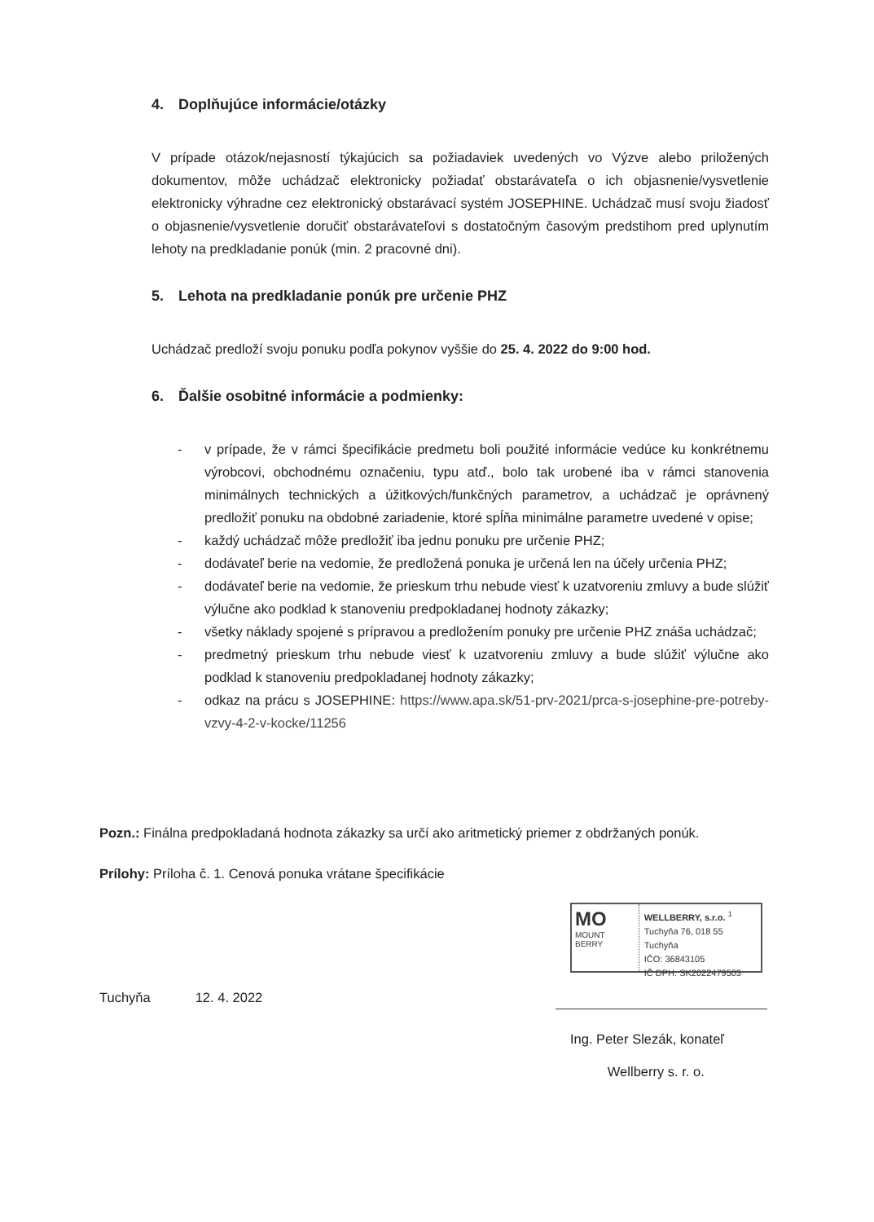4. Doplňujúce informácie/otázky
V prípade otázok/nejasností týkajúcich sa požiadaviek uvedených vo Výzve alebo priložených dokumentov, môže uchádzač elektronicky požiadať obstarávateľa o ich objasnenie/vysvetlenie elektronicky výhradne cez elektronický obstarávací systém JOSEPHINE. Uchádzač musí svoju žiadosť o objasnenie/vysvetlenie doručiť obstarávateľovi s dostatočným časovým predstihom pred uplynutím lehoty na predkladanie ponúk (min. 2 pracovné dni).
5. Lehota na predkladanie ponúk pre určenie PHZ
Uchádzač predloží svoju ponuku podľa pokynov vyššie do 25. 4. 2022 do 9:00 hod.
6. Ďalšie osobitné informácie a podmienky:
- v prípade, že v rámci špecifikácie predmetu boli použité informácie vedúce ku konkrétnemu výrobcovi, obchodnému označeniu, typu atď., bolo tak urobené iba v rámci stanovenia minimálnych technických a úžitkových/funkčných parametrov, a uchádzač je oprávnený predložiť ponuku na obdobné zariadenie, ktoré spĺňa minimálne parametre uvedené v opise;
- každý uchádzač môže predložiť iba jednu ponuku pre určenie PHZ;
- dodávateľ berie na vedomie, že predložená ponuka je určená len na účely určenia PHZ;
- dodávateľ berie na vedomie, že prieskum trhu nebude viesť k uzatvoreniu zmluvy a bude slúžiť výlučne ako podklad k stanoveniu predpokladanej hodnoty zákazky;
- všetky náklady spojené s prípravou a predložením ponuky pre určenie PHZ znáša uchádzač;
- predmetný prieskum trhu nebude viesť k uzatvoreniu zmluvy a bude slúžiť výlučne ako podklad k stanoveniu predpokladanej hodnoty zákazky;
- odkaz na prácu s JOSEPHINE: https://www.apa.sk/51-prv-2021/prca-s-josephine-pre-potreby-vzvy-4-2-v-kocke/11256
Pozn.: Finálna predpokladaná hodnota zákazky sa určí ako aritmetický priemer z obdržaných ponúk.
Prílohy: Príloha č. 1. Cenová ponuka vrátane špecifikácie
MO
MOUNT
BERRY
WELLBERRY, s.r.o. <sup>1</sup>
Tuchyňa 76, 018 55 Tuchyňa
IČO: 36843105
IČ DPH: SK2022479503
Tuchyňa 12. 4. 2022
Ing. Peter Slezák, konateľ
Wellberry s. r. o.